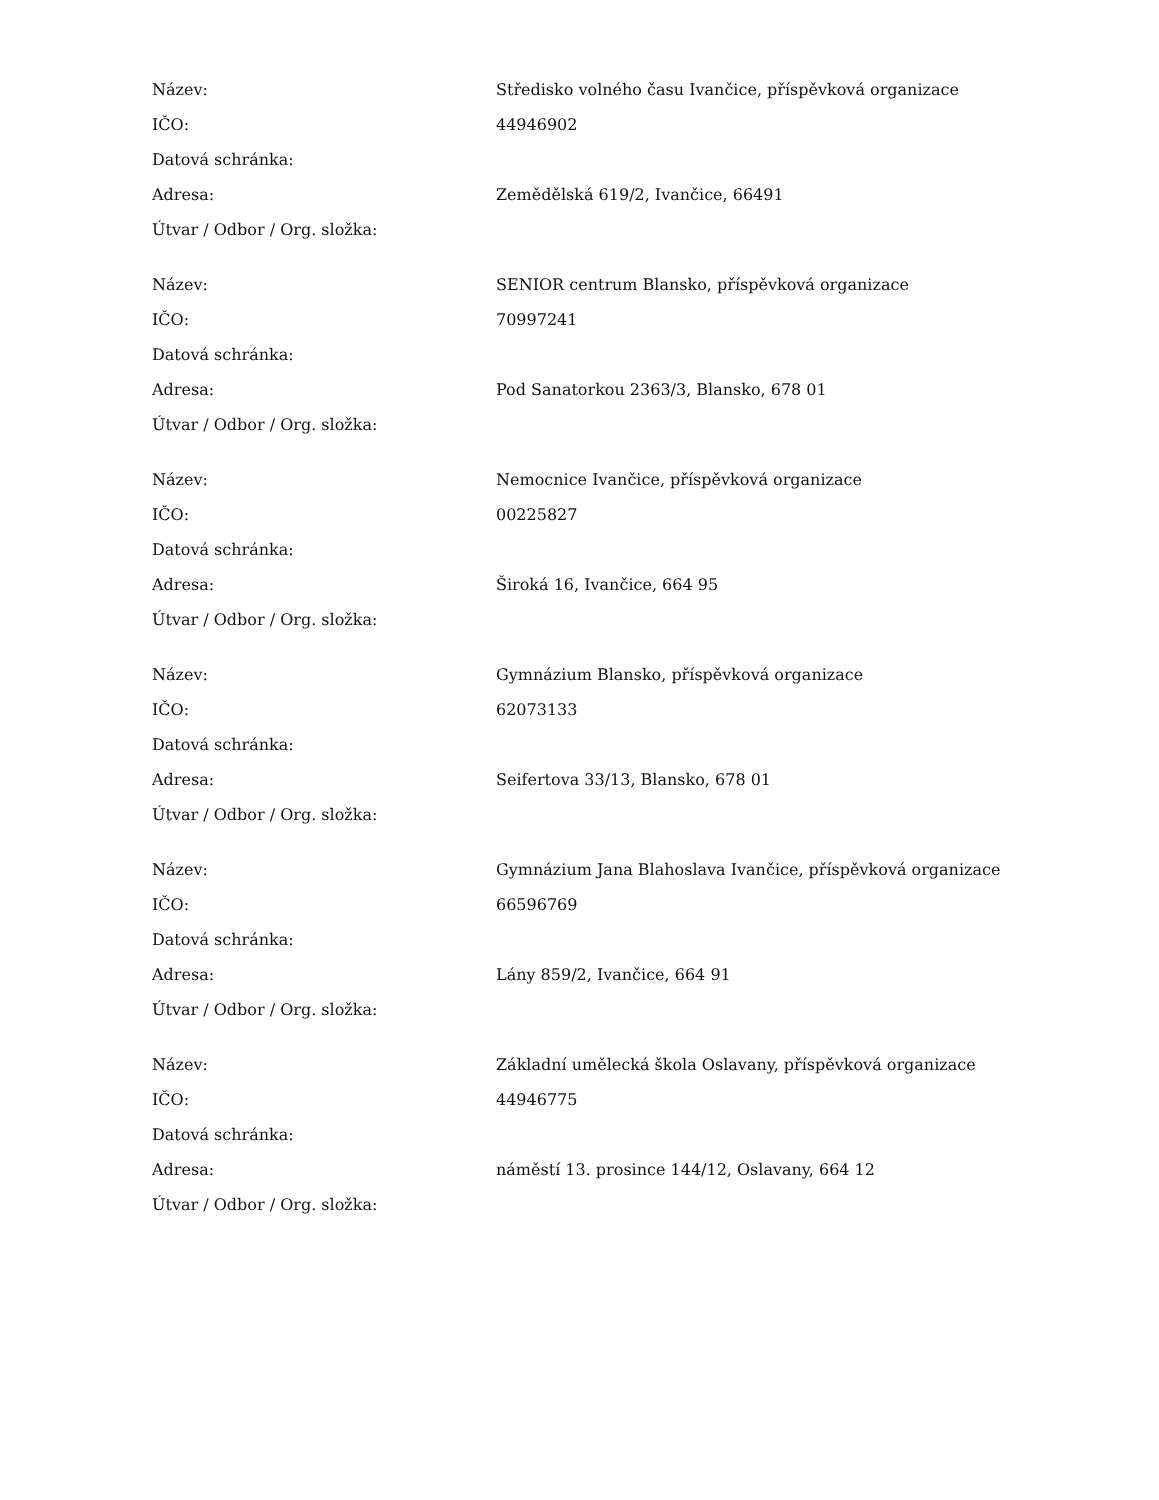| Název: | Středisko volného času Ivančice, příspěvková organizace |
| IČO: | 44946902 |
| Datová schránka: | |
| Adresa: | Zemědělská 619/2, Ivančice, 66491 |
| Útvar / Odbor / Org. složka: | |
| Název: | SENIOR centrum Blansko, příspěvková organizace |
| IČO: | 70997241 |
| Datová schránka: | |
| Adresa: | Pod Sanatorkou 2363/3, Blansko, 678 01 |
| Útvar / Odbor / Org. složka: | |
| Název: | Nemocnice Ivančice, příspěvková organizace |
| IČO: | 00225827 |
| Datová schránka: | |
| Adresa: | Široká 16, Ivančice, 664 95 |
| Útvar / Odbor / Org. složka: | |
| Název: | Gymnázium Blansko, příspěvková organizace |
| IČO: | 62073133 |
| Datová schránka: | |
| Adresa: | Seifertova 33/13, Blansko, 678 01 |
| Útvar / Odbor / Org. složka: | |
| Název: | Gymnázium Jana Blahoslava Ivančice, příspěvková organizace |
| IČO: | 66596769 |
| Datová schránka: | |
| Adresa: | Lány 859/2, Ivančice, 664 91 |
| Útvar / Odbor / Org. složka: | |
| Název: | Základní umělecká škola Oslavany, příspěvková organizace |
| IČO: | 44946775 |
| Datová schránka: | |
| Adresa: | náměstí 13. prosince 144/12, Oslavany, 664 12 |
| Útvar / Odbor / Org. složka: | |